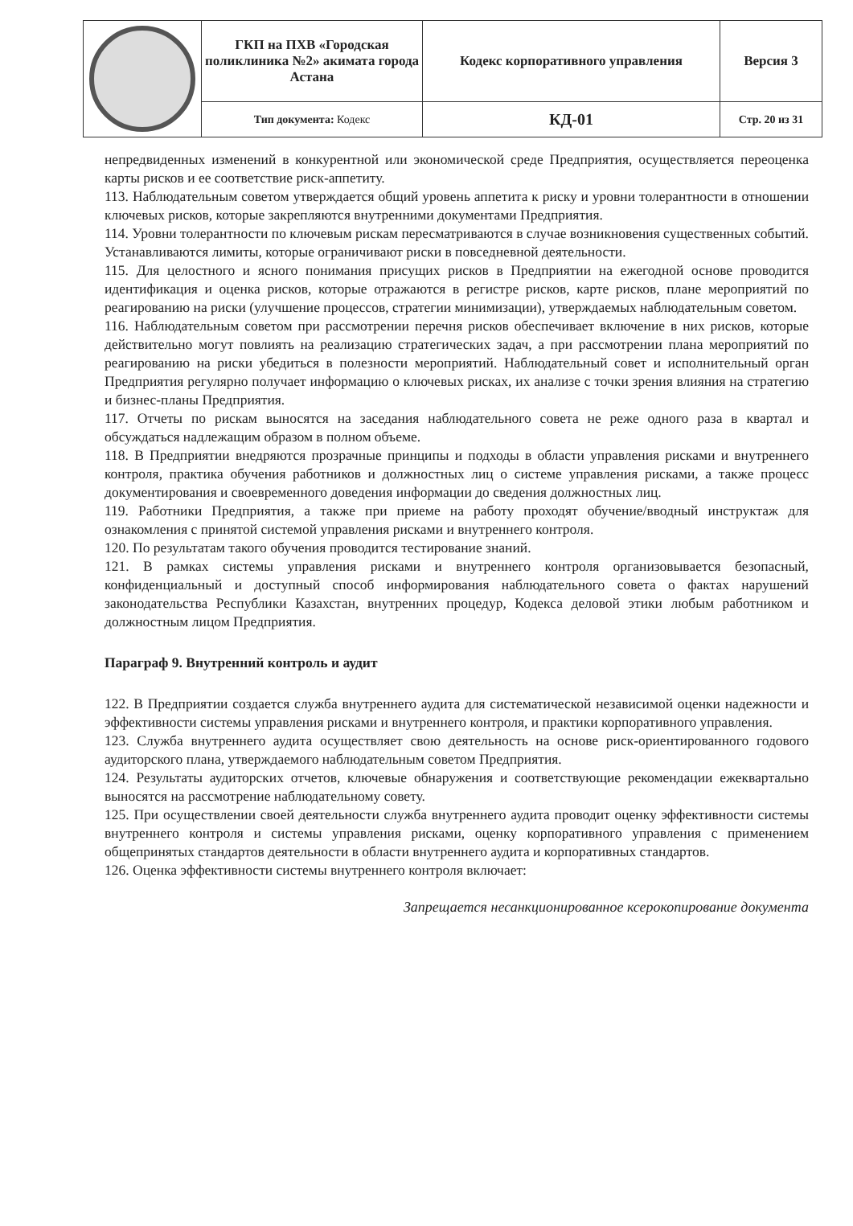| | ГКП на ПХВ «Городская поликлиника №2» акимата города Астана | Кодекс корпоративного управления | Версия 3 |
| | Тип документа: Кодекс | КД-01 | Стр. 20 из 31 |
непредвиденных изменений в конкурентной или экономической среде Предприятия, осуществляется переоценка карты рисков и ее соответствие риск-аппетиту.
113. Наблюдательным советом утверждается общий уровень аппетита к риску и уровни толерантности в отношении ключевых рисков, которые закрепляются внутренними документами Предприятия.
114. Уровни толерантности по ключевым рискам пересматриваются в случае возникновения существенных событий. Устанавливаются лимиты, которые ограничивают риски в повседневной деятельности.
115. Для целостного и ясного понимания присущих рисков в Предприятии на ежегодной основе проводится идентификация и оценка рисков, которые отражаются в регистре рисков, карте рисков, плане мероприятий по реагированию на риски (улучшение процессов, стратегии минимизации), утверждаемых наблюдательным советом.
116. Наблюдательным советом при рассмотрении перечня рисков обеспечивает включение в них рисков, которые действительно могут повлиять на реализацию стратегических задач, а при рассмотрении плана мероприятий по реагированию на риски убедиться в полезности мероприятий. Наблюдательный совет и исполнительный орган Предприятия регулярно получает информацию о ключевых рисках, их анализе с точки зрения влияния на стратегию и бизнес-планы Предприятия.
117. Отчеты по рискам выносятся на заседания наблюдательного совета не реже одного раза в квартал и обсуждаться надлежащим образом в полном объеме.
118. В Предприятии внедряются прозрачные принципы и подходы в области управления рисками и внутреннего контроля, практика обучения работников и должностных лиц о системе управления рисками, а также процесс документирования и своевременного доведения информации до сведения должностных лиц.
119. Работники Предприятия, а также при приеме на работу проходят обучение/вводный инструктаж для ознакомления с принятой системой управления рисками и внутреннего контроля.
120. По результатам такого обучения проводится тестирование знаний.
121. В рамках системы управления рисками и внутреннего контроля организовывается безопасный, конфиденциальный и доступный способ информирования наблюдательного совета о фактах нарушений законодательства Республики Казахстан, внутренних процедур, Кодекса деловой этики любым работником и должностным лицом Предприятия.
Параграф 9. Внутренний контроль и аудит
122. В Предприятии создается служба внутреннего аудита для систематической независимой оценки надежности и эффективности системы управления рисками и внутреннего контроля, и практики корпоративного управления.
123. Служба внутреннего аудита осуществляет свою деятельность на основе риск-ориентированного годового аудиторского плана, утверждаемого наблюдательным советом Предприятия.
124. Результаты аудиторских отчетов, ключевые обнаружения и соответствующие рекомендации ежеквартально выносятся на рассмотрение наблюдательному совету.
125. При осуществлении своей деятельности служба внутреннего аудита проводит оценку эффективности системы внутреннего контроля и системы управления рисками, оценку корпоративного управления с применением общепринятых стандартов деятельности в области внутреннего аудита и корпоративных стандартов.
126. Оценка эффективности системы внутреннего контроля включает:
Запрещается несанкционированное ксерокопирование документа